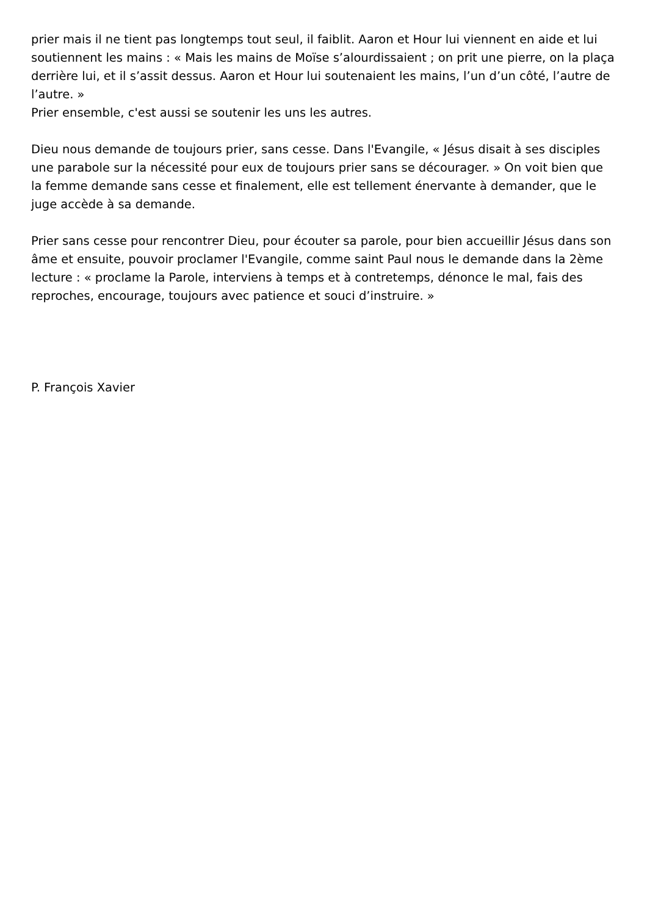prier mais il ne tient pas longtemps tout seul, il faiblit. Aaron et Hour lui viennent en aide et lui soutiennent les mains : « Mais les mains de Moïse s’alourdissaient ; on prit une pierre, on la plaça derrière lui, et il s’assit dessus. Aaron et Hour lui soutenaient les mains, l’un d’un côté, l’autre de l’autre. »
Prier ensemble, c'est aussi se soutenir les uns les autres.
Dieu nous demande de toujours prier, sans cesse. Dans l'Evangile, « Jésus disait à ses disciples une parabole sur la nécessité pour eux de toujours prier sans se décourager. » On voit bien que la femme demande sans cesse et finalement, elle est tellement énervante à demander, que le juge accède à sa demande.
Prier sans cesse pour rencontrer Dieu, pour écouter sa parole, pour bien accueillir Jésus dans son âme et ensuite, pouvoir proclamer l'Evangile, comme saint Paul nous le demande dans la 2ème lecture : « proclame la Parole, interviens à temps et à contretemps, dénonce le mal, fais des reproches, encourage, toujours avec patience et souci d’instruire. »
P. François Xavier